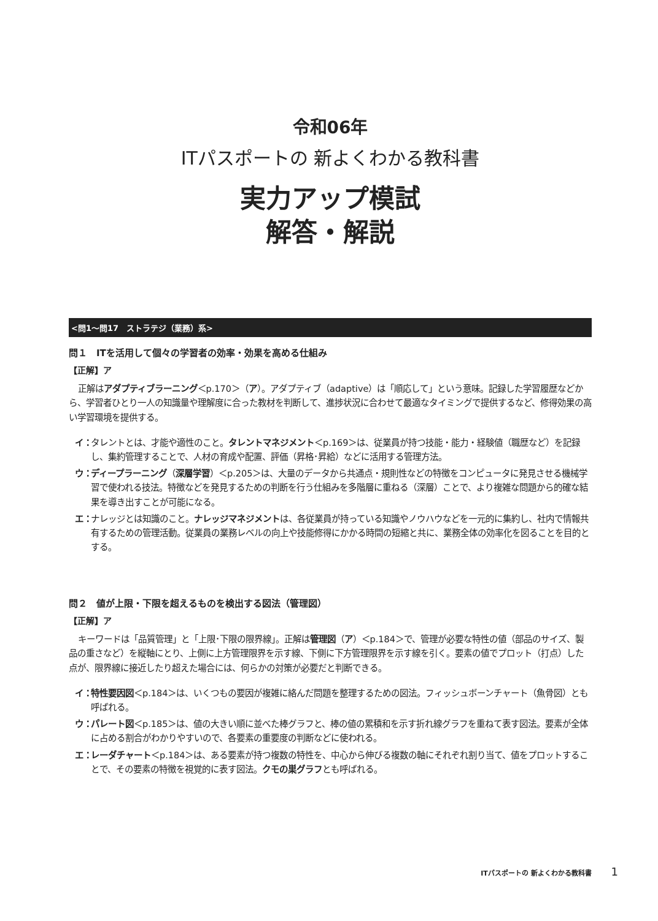令和06年
ITパスポートの 新よくわかる教科書
実力アップ模試
解答・解説
<問1～問17　ストラテジ（業務）系>
問１　ITを活用して個々の学習者の効率・効果を高める仕組み
【正解】ア
正解はアダプティブラーニング＜p.170＞（ア）。アダプティブ（adaptive）は「順応して」という意味。記録した学習履歴などから、学習者ひとり一人の知識量や理解度に合った教材を判断して、進捗状況に合わせて最適なタイミングで提供するなど、修得効果の高い学習環境を提供する。
イ：
タレントとは、才能や適性のこと。タレントマネジメント＜p.169＞は、従業員が持つ技能・能力・経験値（職歴など）を記録し、集約管理することで、人材の育成や配置、評価（昇格･昇給）などに活用する管理方法。
ウ：
ディープラーニング（深層学習）＜p.205＞は、大量のデータから共通点・規則性などの特徴をコンピュータに発見させる機械学習で使われる技法。特徴などを発見するための判断を行う仕組みを多階層に重ねる（深層）ことで、より複雑な問題から的確な結果を導き出すことが可能になる。
エ：
ナレッジとは知識のこと。ナレッジマネジメントは、各従業員が持っている知識やノウハウなどを一元的に集約し、社内で情報共有するための管理活動。従業員の業務レベルの向上や技能修得にかかる時間の短縮と共に、業務全体の効率化を図ることを目的とする。
問２　値が上限・下限を超えるものを検出する図法（管理図）
【正解】ア
キーワードは「品質管理」と「上限･下限の限界線」。正解は管理図（ア）＜p.184＞で、管理が必要な特性の値（部品のサイズ、製品の重さなど）を縦軸にとり、上側に上方管理限界を示す線、下側に下方管理限界を示す線を引く。要素の値でプロット（打点）した点が、限界線に接近したり超えた場合には、何らかの対策が必要だと判断できる。
イ：
特性要因図＜p.184＞は、いくつもの要因が複雑に絡んだ問題を整理するための図法。フィッシュボーンチャート（魚骨図）とも呼ばれる。
ウ：
パレート図＜p.185＞は、値の大きい順に並べた棒グラフと、棒の値の累積和を示す折れ線グラフを重ねて表す図法。要素が全体に占める割合がわかりやすいので、各要素の重要度の判断などに使われる。
エ：
レーダチャート＜p.184＞は、ある要素が持つ複数の特性を、中心から伸びる複数の軸にそれぞれ割り当て、値をプロットすることで、その要素の特徴を視覚的に表す図法。クモの巣グラフとも呼ばれる。
ITパスポートの 新よくわかる教科書 1